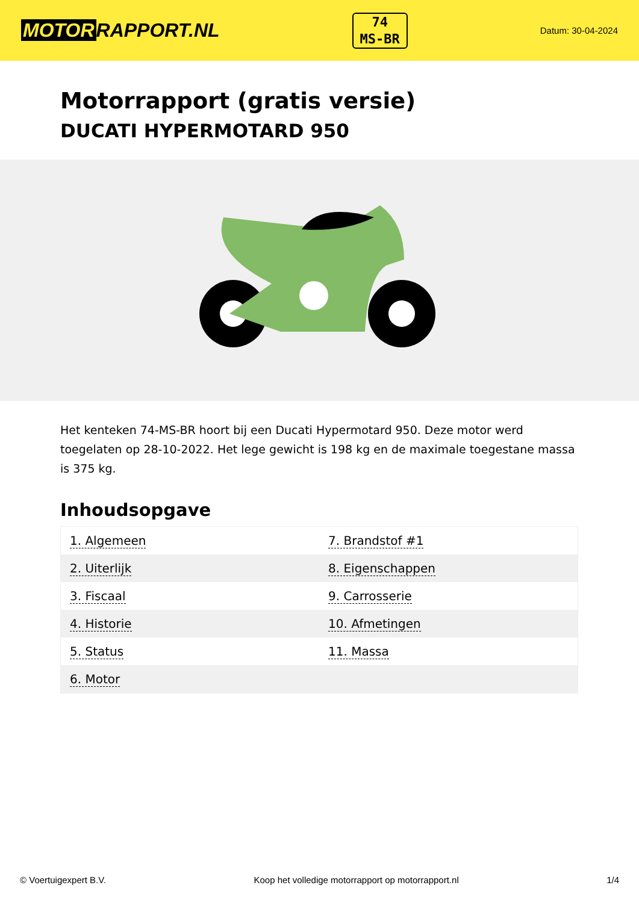MOTOR RAPPORT.NL
74
MS-BR
Datum: 30-04-2024
Motorrapport (gratis versie)
DUCATI HYPERMOTARD 950
Het kenteken 74-MS-BR hoort bij een Ducati Hypermotard 950. Deze motor werd toegelaten op 28-10-2022. Het lege gewicht is 198 kg en de maximale toegestane massa is 375 kg.
Inhoudsopgave
| 1. Algemeen | 7. Brandstof #1 |
| 2. Uiterlijk | 8. Eigenschappen |
| 3. Fiscaal | 9. Carrosserie |
| 4. Historie | 10. Afmetingen |
| 5. Status | 11. Massa |
| 6. Motor | |
© Voertuigexpert B.V. Koop het volledige motorrapport op motorrapport.nl 1/4